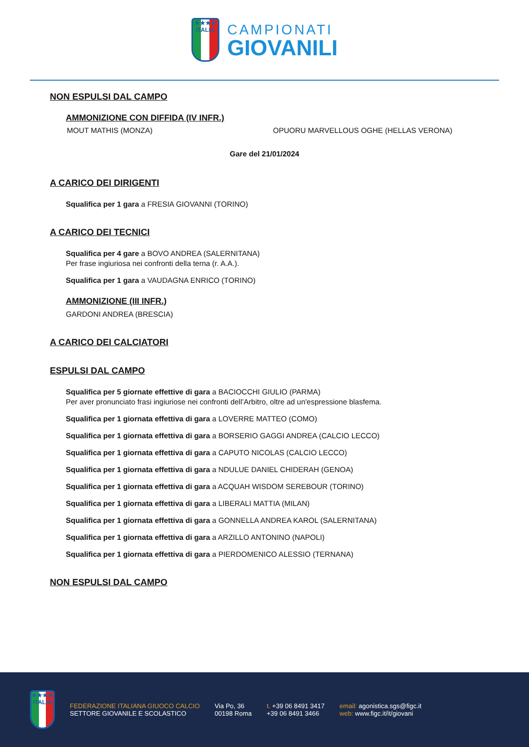★★★★
ITALIA
CAMPIONATI
GIOVANILI
NON ESPULSI DAL CAMPO
AMMONIZIONE CON DIFFIDA (IV INFR.)
MOUT MATHIS (MONZA) OPUORU MARVELLOUS OGHE (HELLAS VERONA)
Gare del 21/01/2024
A CARICO DEI DIRIGENTI
Squalifica per 1 gara a FRESIA GIOVANNI (TORINO)
A CARICO DEI TECNICI
Squalifica per 4 gare a BOVO ANDREA (SALERNITANA)
Per frase ingiuriosa nei confronti della terna (r. A.A.).
Squalifica per 1 gara a VAUDAGNA ENRICO (TORINO)
AMMONIZIONE (III INFR.)
GARDONI ANDREA (BRESCIA)
A CARICO DEI CALCIATORI
ESPULSI DAL CAMPO
Squalifica per 5 giornate effettive di gara a BACIOCCHI GIULIO (PARMA)
Per aver pronunciato frasi ingiuriose nei confronti dell’Arbitro, oltre ad un'espressione blasfema.
Squalifica per 1 giornata effettiva di gara a LOVERRE MATTEO (COMO)
Squalifica per 1 giornata effettiva di gara a BORSERIO GAGGI ANDREA (CALCIO LECCO)
Squalifica per 1 giornata effettiva di gara a CAPUTO NICOLAS (CALCIO LECCO)
Squalifica per 1 giornata effettiva di gara a NDULUE DANIEL CHIDERAH (GENOA)
Squalifica per 1 giornata effettiva di gara a ACQUAH WISDOM SEREBOUR (TORINO)
Squalifica per 1 giornata effettiva di gara a LIBERALI MATTIA (MILAN)
Squalifica per 1 giornata effettiva di gara a GONNELLA ANDREA KAROL (SALERNITANA)
Squalifica per 1 giornata effettiva di gara a ARZILLO ANTONINO (NAPOLI)
Squalifica per 1 giornata effettiva di gara a PIERDOMENICO ALESSIO (TERNANA)
NON ESPULSI DAL CAMPO
★★★★
ITALIA
FEDERAZIONE ITALIANA GIUOCO CALCIO
SETTORE GIOVANILE E SCOLASTICO
Via Po, 36
00198 Roma
t. +39 06 8491 3417
+39 06 8491 3466
email: agonistica.sgs@figc.it
web: www.figc.it/it/giovani